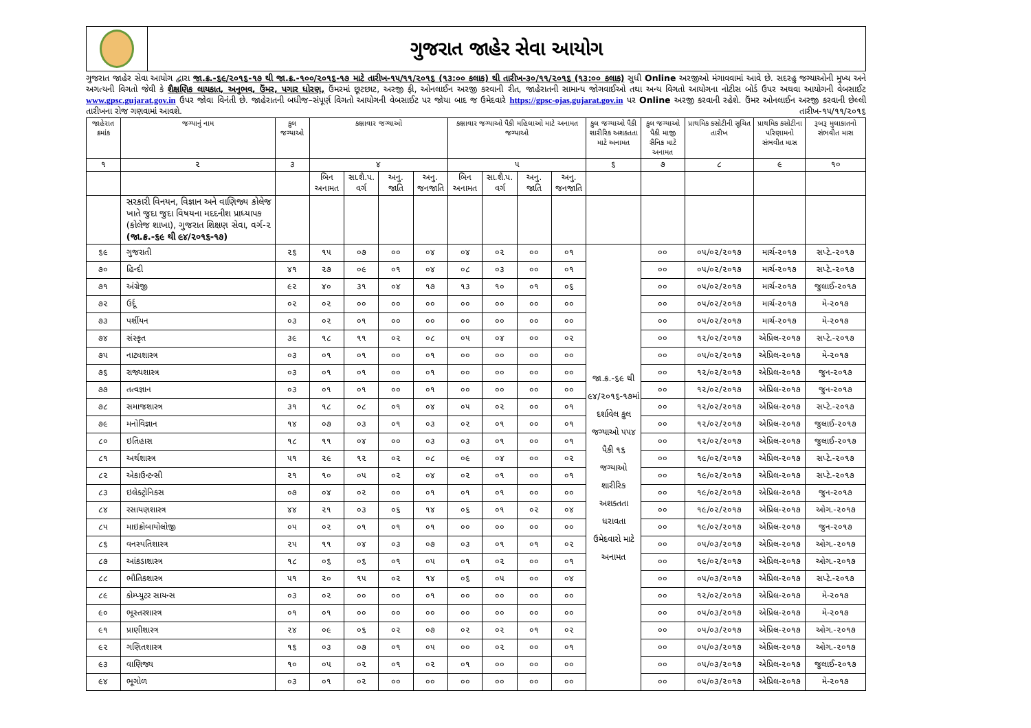ગુજરાત જાહેર સેવા આયોગ
ગુજરાત જાહેર સેવા આયોગ દ્વારા જા.ક્ર.-૬૯/૨૦૧૬-૧૭ થી જા.ક્ર.-૧૦૦/૨૦૧૬-૧૭ માટે તારીખ-૧૫/૧૧/૨૦૧૬ (૧૩:૦૦ કલાક) થી તારીખ-૩૦/૧૧/૨૦૧૬ (૧૩:૦૦ કલાક) સુધી Online અરજીઓ મંગાવવામાં આવે છે. સદરહુ જગ્યાઓની મુખ્ય અને અગત્યની વિગતો જેવી કે શૈક્ષણિક લાયકાત, અનુભવ, ઉંમર, પગાર ધોરણ, ઉંમરમાં છૂટછાટ, અરજી ફી, ઓનલાઈન અરજી કરવાની રીત, જાહેરાતની સામાન્ય જોગવાઈઓ તથા અન્ય વિગતો આયોગના નોટીસ બોર્ડ ઉપર અથવા આયોગની વેબસાઈટ www.gpsc.gujarat.gov.in ઉપર જોવા વિનંતી છે. જાહેરાતની બધીજ–સંપૂર્ણ વિગતો આયોગની વેબસાઈટ પર જોયા બાદ જ ઉમેદવારે https://gpsc-ojas.gujarat.gov.in પર Online અરજી કરવાની રહેશે. ઉંમર ઓનલાઈન અરજી કરવાની છેલ્લી તારીખના રોજ ગણવામાં આવશે.
તારીખ-૧૫/૧૧/૨૦૧૬
| જાહેરાત ક્રમાંક | જગ્યાનું નામ | કુલ જગ્યાઓ | કક્ષાવાર જગ્યાઓ | | | | કક્ષાવાર જગ્યાઓ પૈકી મહિલાઓ માટે અનામત જગ્યાઓ | | | | કુલ જગ્યાઓ પૈકી શારીરિક અશક્તતા માટે અનામત | કુલ જગ્યાઓ પૈકી માજી સૈનિક માટે અનામત | પ્રાથમિક કસોટીની સૂચિત તારીખ | પ્રાથમિક કસોટીના પરિણામનો સંભવીત માસ | રૂબરૂ મુલાકાતનો સંભવીત માસ |
| --- | --- | --- | --- | --- | --- | --- | --- | --- | --- | --- | --- | --- | --- | --- | --- |
| ૧ | ૨ | ૩ | ૪ | | | | ૫ | | | | ૬ | ૭ | ૮ | ૯ | ૧૦ |
| | | | બિન અનામત | સા.શૈ.પ. વર્ગ | અનુ. જાતિ | અનુ. જનજાતિ | બિન અનામત | સા.શૈ.પ. વર્ગ | અનુ. જાતિ | અનુ. જનજાતિ | | | | | |
| | સરકારી વિનયન, વિજ્ઞાન અને વાણિજ્ય કોલેજ ખાતે જુદા જુદા વિષયના મદદનીશ પ્રાધ્યાપક (કોલેજ શાખા), ગુજરાત શિક્ષણ સેવા, વર્ગ-૨ (જા.ક્ર.-૬૯ થી ૯૪/૨૦૧૬-૧૭) | | | | | | | | | | | | | | |
| ૬૯ | ગુજરાતી | ૨૬ | ૧૫ | ૦૭ | ૦૦ | ૦૪ | ૦૪ | ૦૨ | ૦૦ | ૦૧ | જા.ક્ર.-૬૯ થી ૯૪/૨૦૧૬-૧૭માં દર્શાવેલ કુલ જગ્યાઓ ૫૫૪ પૈકી ૧૬ જગ્યાઓ શારીરિક અશક્તતા ધરાવતા ઉમેદવારો માટે અનામત | ૦૦ | ૦૫/૦૨/૨૦૧૭ | માર્ચ-૨૦૧૭ | સપ્ટે.-૨૦૧૭ |
| ૭૦ | હિન્દી | ૪૧ | ૨૭ | ૦૯ | ૦૧ | ૦૪ | ૦૮ | ૦૩ | ૦૦ | ૦૧ | | ૦૦ | ૦૫/૦૨/૨૦૧૭ | માર્ચ-૨૦૧૭ | સપ્ટે.-૨૦૧૭ |
| ૭૧ | અંગ્રેજી | ૯૨ | ૪૦ | ૩૧ | ૦૪ | ૧૭ | ૧૩ | ૧૦ | ૦૧ | ૦૬ | | ૦૦ | ૦૫/૦૨/૨૦૧૭ | માર્ચ-૨૦૧૭ | જુલાઈ-૨૦૧૭ |
| ૭૨ | ઉર્દૂ | ૦૨ | ૦૨ | ૦૦ | ૦૦ | ૦૦ | ૦૦ | ૦૦ | ૦૦ | ૦૦ | | ૦૦ | ૦૫/૦૨/૨૦૧૭ | માર્ચ-૨૦૧૭ | મે-૨૦૧૭ |
| ૭૩ | પર્શીયન | ૦૩ | ૦૨ | ૦૧ | ૦૦ | ૦૦ | ૦૦ | ૦૦ | ૦૦ | ૦૦ | | ૦૦ | ૦૫/૦૨/૨૦૧૭ | માર્ચ-૨૦૧૭ | મે-૨૦૧૭ |
| ૭૪ | સંસ્કૃત | ૩૯ | ૧૮ | ૧૧ | ૦૨ | ૦૮ | ૦૫ | ૦૪ | ૦૦ | ૦૨ | | ૦૦ | ૧૨/૦૨/૨૦૧૭ | એપ્રિલ-૨૦૧૭ | સપ્ટે.-૨૦૧૭ |
| ૭૫ | નાટ્યશાસ્ત્ર | ૦૩ | ૦૧ | ૦૧ | ૦૦ | ૦૧ | ૦૦ | ૦૦ | ૦૦ | ૦૦ | | ૦૦ | ૦૫/૦૨/૨૦૧૭ | એપ્રિલ-૨૦૧૭ | મે-૨૦૧૭ |
| ૭૬ | રાજ્યશાસ્ત્ર | ૦૩ | ૦૧ | ૦૧ | ૦૦ | ૦૧ | ૦૦ | ૦૦ | ૦૦ | ૦૦ | | ૦૦ | ૧૨/૦૨/૨૦૧૭ | એપ્રિલ-૨૦૧૭ | જુન-૨૦૧૭ |
| ૭૭ | તત્વજ્ઞાન | ૦૩ | ૦૧ | ૦૧ | ૦૦ | ૦૧ | ૦૦ | ૦૦ | ૦૦ | ૦૦ | | ૦૦ | ૧૨/૦૨/૨૦૧૭ | એપ્રિલ-૨૦૧૭ | જુન-૨૦૧૭ |
| ૭૮ | સમાજશાસ્ત્ર | ૩૧ | ૧૮ | ૦૮ | ૦૧ | ૦૪ | ૦૫ | ૦૨ | ૦૦ | ૦૧ | | ૦૦ | ૧૨/૦૨/૨૦૧૭ | એપ્રિલ-૨૦૧૭ | સપ્ટે.-૨૦૧૭ |
| ૭૯ | મનોવિજ્ઞાન | ૧૪ | ૦૭ | ૦૩ | ૦૧ | ૦૩ | ૦૨ | ૦૧ | ૦૦ | ૦૧ | | ૦૦ | ૧૨/૦૨/૨૦૧૭ | એપ્રિલ-૨૦૧૭ | જુલાઈ-૨૦૧૭ |
| ૮૦ | ઇતિહાસ | ૧૮ | ૧૧ | ૦૪ | ૦૦ | ૦૩ | ૦૩ | ૦૧ | ૦૦ | ૦૧ | | ૦૦ | ૧૨/૦૨/૨૦૧૭ | એપ્રિલ-૨૦૧૭ | જુલાઈ-૨૦૧૭ |
| ૮૧ | અર્થશાસ્ત્ર | ૫૧ | ૨૯ | ૧૨ | ૦૨ | ૦૮ | ૦૯ | ૦૪ | ૦૦ | ૦૨ | | ૦૦ | ૧૯/૦૨/૨૦૧૭ | એપ્રિલ-૨૦૧૭ | સપ્ટે.-૨૦૧૭ |
| ૮૨ | એકાઉન્ટન્સી | ૨૧ | ૧૦ | ૦૫ | ૦૨ | ૦૪ | ૦૨ | ૦૧ | ૦૦ | ૦૧ | | ૦૦ | ૧૯/૦૨/૨૦૧૭ | એપ્રિલ-૨૦૧૭ | સપ્ટે.-૨૦૧૭ |
| ૮૩ | ઇલેક્ટ્રોનિકસ | ૦૭ | ૦૪ | ૦૨ | ૦૦ | ૦૧ | ૦૧ | ૦૧ | ૦૦ | ૦૦ | | ૦૦ | ૧૯/૦૨/૨૦૧૭ | એપ્રિલ-૨૦૧૭ | જુન-૨૦૧૭ |
| ૮૪ | રસાયણશાસ્ત્ર | ૪૪ | ૨૧ | ૦૩ | ૦૬ | ૧૪ | ૦૬ | ૦૧ | ૦૨ | ૦૪ | | ૦૦ | ૧૯/૦૨/૨૦૧૭ | એપ્રિલ-૨૦૧૭ | ઓગ.-૨૦૧૭ |
| ૮૫ | માઇક્રોબાયોલોજી | ૦૫ | ૦૨ | ૦૧ | ૦૧ | ૦૧ | ૦૦ | ૦૦ | ૦૦ | ૦૦ | | ૦૦ | ૧૯/૦૨/૨૦૧૭ | એપ્રિલ-૨૦૧૭ | જુન-૨૦૧૭ |
| ૮૬ | વનસ્પતિશાસ્ત્ર | ૨૫ | ૧૧ | ૦૪ | ૦૩ | ૦૭ | ૦૩ | ૦૧ | ૦૧ | ૦૨ | | ૦૦ | ૦૫/૦૩/૨૦૧૭ | એપ્રિલ-૨૦૧૭ | ઓગ.-૨૦૧૭ |
| ૮૭ | આંકડાશાસ્ત્ર | ૧૮ | ૦૬ | ૦૬ | ૦૧ | ૦૫ | ૦૧ | ૦૨ | ૦૦ | ૦૧ | | ૦૦ | ૧૯/૦૨/૨૦૧૭ | એપ્રિલ-૨૦૧૭ | ઓગ.-૨૦૧૭ |
| ૮૮ | ભૌતિકશાસ્ત્ર | ૫૧ | ૨૦ | ૧૫ | ૦૨ | ૧૪ | ૦૬ | ૦૫ | ૦૦ | ૦૪ | | ૦૦ | ૦૫/૦૩/૨૦૧૭ | એપ્રિલ-૨૦૧૭ | સપ્ટે.-૨૦૧૭ |
| ૮૯ | કોમ્પ્યુટર સાયન્સ | ૦૩ | ૦૨ | ૦૦ | ૦૦ | ૦૧ | ૦૦ | ૦૦ | ૦૦ | ૦૦ | | ૦૦ | ૧૨/૦૨/૨૦૧૭ | એપ્રિલ-૨૦૧૭ | મે-૨૦૧૭ |
| ૯૦ | ભૂસ્તરશાસ્ત્ર | ૦૧ | ૦૧ | ૦૦ | ૦૦ | ૦૦ | ૦૦ | ૦૦ | ૦૦ | ૦૦ | | ૦૦ | ૦૫/૦૩/૨૦૧૭ | એપ્રિલ-૨૦૧૭ | મે-૨૦૧૭ |
| ૯૧ | પ્રાણીશાસ્ત્ર | ૨૪ | ૦૯ | ૦૬ | ૦૨ | ૦૭ | ૦૨ | ૦૨ | ૦૧ | ૦૨ | | ૦૦ | ૦૫/૦૩/૨૦૧૭ | એપ્રિલ-૨૦૧૭ | ઓગ.-૨૦૧૭ |
| ૯૨ | ગણિતશાસ્ત્ર | ૧૬ | ૦૩ | ૦૭ | ૦૧ | ૦૫ | ૦૦ | ૦૨ | ૦૦ | ૦૧ | | ૦૦ | ૦૫/૦૩/૨૦૧૭ | એપ્રિલ-૨૦૧૭ | ઓગ.-૨૦૧૭ |
| ૯૩ | વાણિજ્ય | ૧૦ | ૦૫ | ૦૨ | ૦૧ | ૦૨ | ૦૧ | ૦૦ | ૦૦ | ૦૦ | | ૦૦ | ૦૫/૦૩/૨૦૧૭ | એપ્રિલ-૨૦૧૭ | જુલાઈ-૨૦૧૭ |
| ૯૪ | ભૂગોળ | ૦૩ | ૦૧ | ૦૨ | ૦૦ | ૦૦ | ૦૦ | ૦૦ | ૦૦ | ૦૦ | | ૦૦ | ૦૫/૦૩/૨૦૧૭ | એપ્રિલ-૨૦૧૭ | મે-૨૦૧૭ |